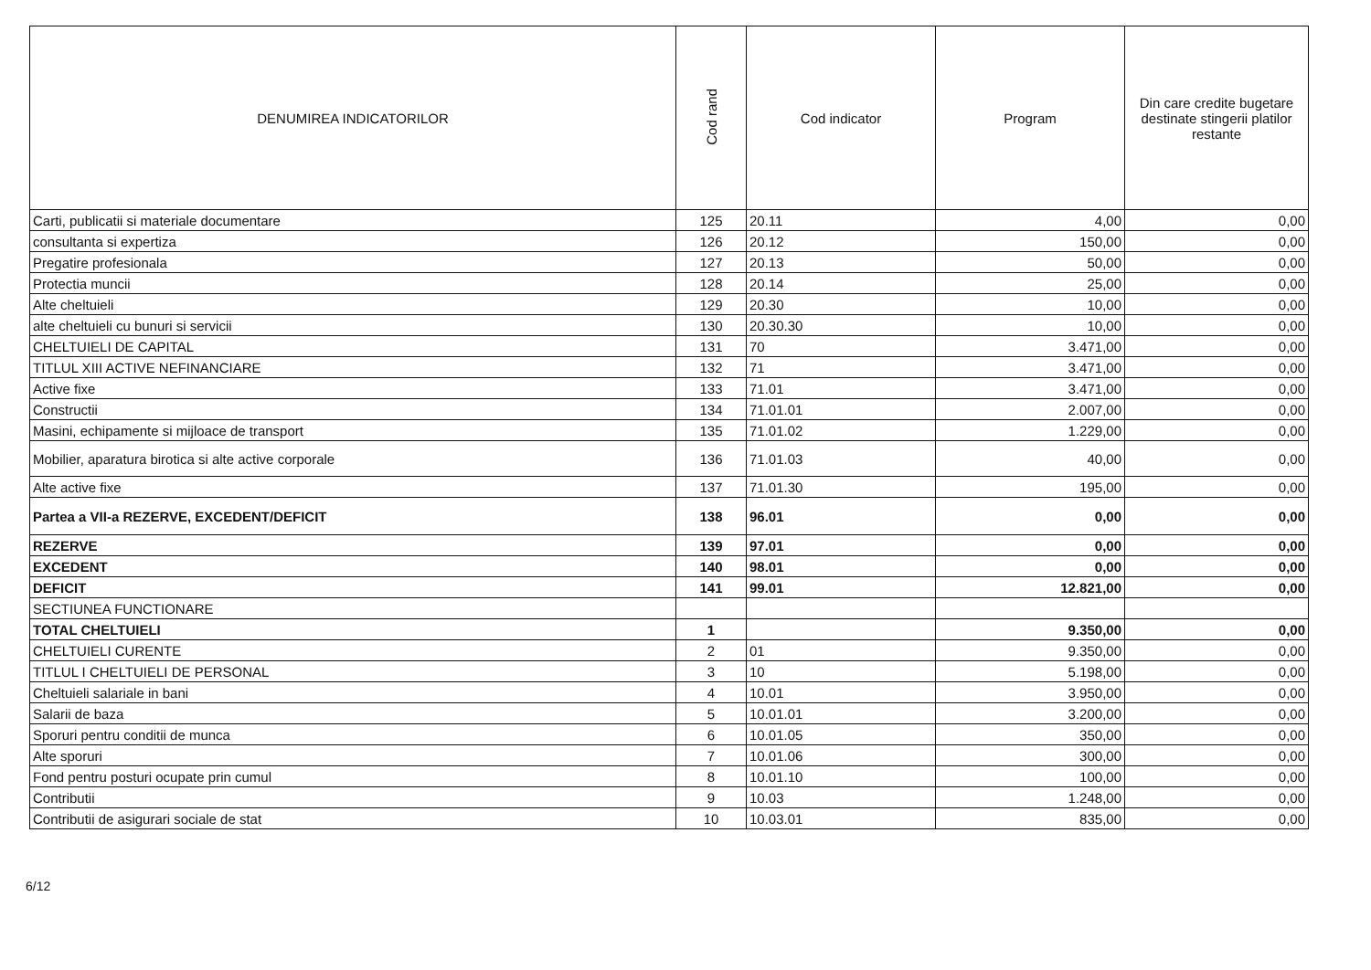| DENUMIREA INDICATORILOR | Cod rand | Cod indicator | Program | Din care credite bugetare destinate stingerii platilor restante |
| --- | --- | --- | --- | --- |
| Carti, publicatii si materiale documentare | 125 | 20.11 | 4,00 | 0,00 |
| consultanta si expertiza | 126 | 20.12 | 150,00 | 0,00 |
| Pregatire profesionala | 127 | 20.13 | 50,00 | 0,00 |
| Protectia muncii | 128 | 20.14 | 25,00 | 0,00 |
| Alte cheltuieli | 129 | 20.30 | 10,00 | 0,00 |
| alte cheltuieli cu bunuri si servicii | 130 | 20.30.30 | 10,00 | 0,00 |
| CHELTUIELI DE CAPITAL | 131 | 70 | 3.471,00 | 0,00 |
| TITLUL XIII ACTIVE NEFINANCIARE | 132 | 71 | 3.471,00 | 0,00 |
| Active fixe | 133 | 71.01 | 3.471,00 | 0,00 |
| Constructii | 134 | 71.01.01 | 2.007,00 | 0,00 |
| Masini, echipamente si mijloace de transport | 135 | 71.01.02 | 1.229,00 | 0,00 |
| Mobilier, aparatura birotica si alte active corporale | 136 | 71.01.03 | 40,00 | 0,00 |
| Alte active fixe | 137 | 71.01.30 | 195,00 | 0,00 |
| Partea a VII-a REZERVE, EXCEDENT/DEFICIT | 138 | 96.01 | 0,00 | 0,00 |
| REZERVE | 139 | 97.01 | 0,00 | 0,00 |
| EXCEDENT | 140 | 98.01 | 0,00 | 0,00 |
| DEFICIT | 141 | 99.01 | 12.821,00 | 0,00 |
| SECTIUNEA FUNCTIONARE | | | | |
| TOTAL CHELTUIELI | 1 | | 9.350,00 | 0,00 |
| CHELTUIELI CURENTE | 2 | 01 | 9.350,00 | 0,00 |
| TITLUL I CHELTUIELI DE PERSONAL | 3 | 10 | 5.198,00 | 0,00 |
| Cheltuieli salariale in bani | 4 | 10.01 | 3.950,00 | 0,00 |
| Salarii de baza | 5 | 10.01.01 | 3.200,00 | 0,00 |
| Sporuri pentru conditii de munca | 6 | 10.01.05 | 350,00 | 0,00 |
| Alte sporuri | 7 | 10.01.06 | 300,00 | 0,00 |
| Fond pentru posturi ocupate prin cumul | 8 | 10.01.10 | 100,00 | 0,00 |
| Contributii | 9 | 10.03 | 1.248,00 | 0,00 |
| Contributii de asigurari sociale de stat | 10 | 10.03.01 | 835,00 | 0,00 |
6/12